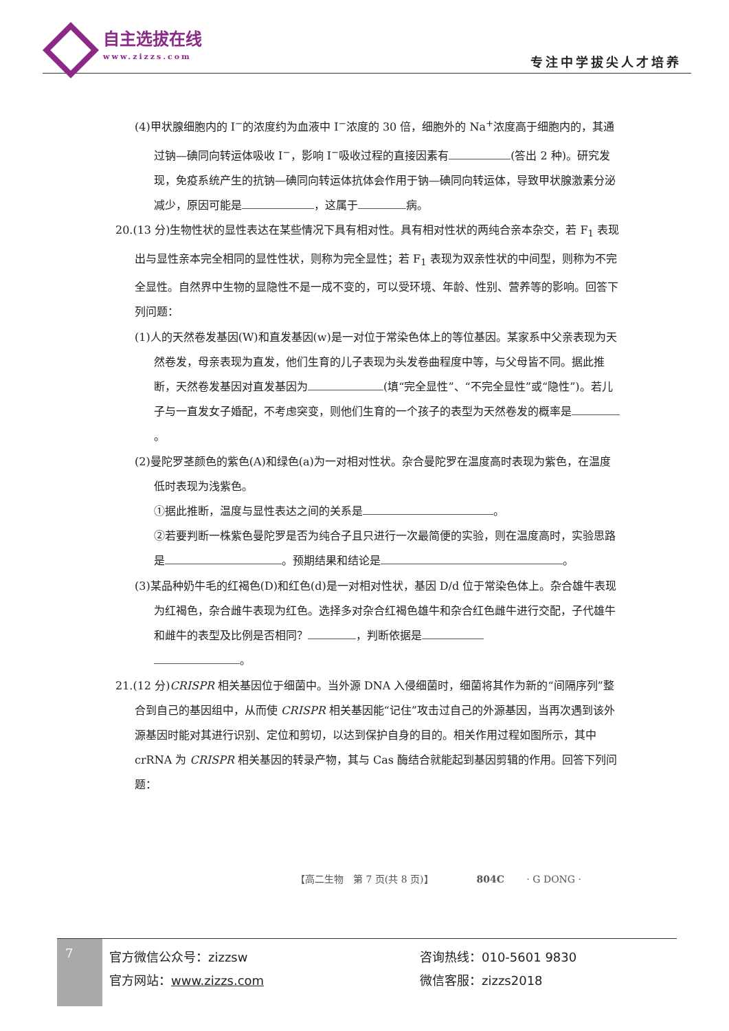自主选拔在线
www.zizzs.com
专注中学拔尖人才培养
(4)甲状腺细胞内的 I<sup>−</sup>的浓度约为血液中 I<sup>−</sup>浓度的 30 倍，细胞外的 Na<sup>+</sup>浓度高于细胞内的，其通过钠—碘同向转运体吸收 I<sup>−</sup>，影响 I<sup>−</sup>吸收过程的直接因素有 (答出 2 种)。研究发现，免疫系统产生的抗钠—碘同向转运体抗体会作用于钠—碘同向转运体，导致甲状腺激素分泌减少，原因可能是 ，这属于 病。
20.(13 分)生物性状的显性表达在某些情况下具有相对性。具有相对性状的两纯合亲本杂交，若 F<sub>1</sub> 表现出与显性亲本完全相同的显性性状，则称为完全显性；若 F<sub>1</sub> 表现为双亲性状的中间型，则称为不完全显性。自然界中生物的显隐性不是一成不变的，可以受环境、年龄、性别、营养等的影响。回答下列问题：
(1)人的天然卷发基因(W)和直发基因(w)是一对位于常染色体上的等位基因。某家系中父亲表现为天然卷发，母亲表现为直发，他们生育的儿子表现为头发卷曲程度中等，与父母皆不同。据此推断，天然卷发基因对直发基因为 (填“完全显性”、“不完全显性”或“隐性”)。若儿子与一直发女子婚配，不考虑突变，则他们生育的一个孩子的表型为天然卷发的概率是 。
(2)曼陀罗茎颜色的紫色(A)和绿色(a)为一对相对性状。杂合曼陀罗在温度高时表现为紫色，在温度低时表现为浅紫色。
①据此推断，温度与显性表达之间的关系是 。
②若要判断一株紫色曼陀罗是否为纯合子且只进行一次最简便的实验，则在温度高时，实验思路是 。预期结果和结论是 。
(3)某品种奶牛毛的红褐色(D)和红色(d)是一对相对性状，基因 D/d 位于常染色体上。杂合雄牛表现为红褐色，杂合雌牛表现为红色。选择多对杂合红褐色雄牛和杂合红色雌牛进行交配，子代雄牛和雌牛的表型及比例是否相同？ ，判断依据是
。
21.(12 分)CRISPR 相关基因位于细菌中。当外源 DNA 入侵细菌时，细菌将其作为新的“间隔序列”整合到自己的基因组中，从而使 CRISPR 相关基因能“记住”攻击过自己的外源基因，当再次遇到该外源基因时能对其进行识别、定位和剪切，以达到保护自身的目的。相关作用过程如图所示，其中 crRNA 为 CRISPR 相关基因的转录产物，其与 Cas 酶结合就能起到基因剪辑的作用。回答下列问题：
【高二生物　第 7 页(共 8 页)】　　　　　804C　　 · G DONG ·
7
官方微信公众号：zizzsw
官方网站：www.zizzs.com
咨询热线：010-5601 9830
微信客服：zizzs2018